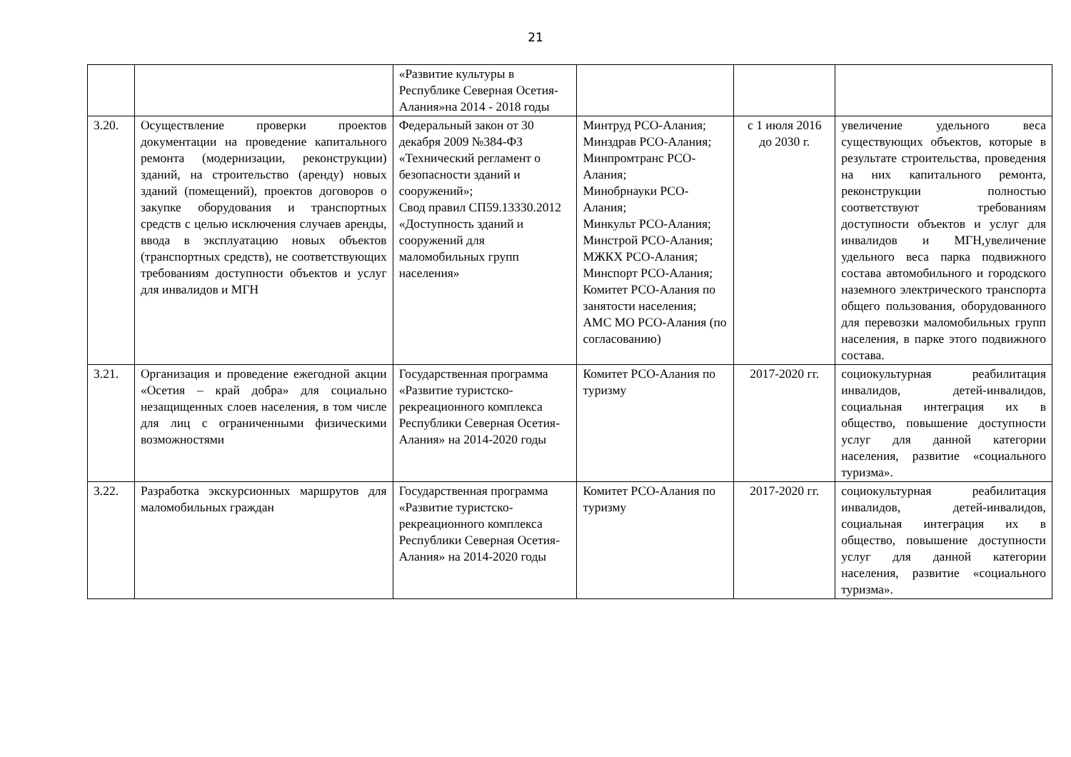21
| | | «Развитие культуры в Республике Северная Осетия-Алания»на 2014 - 2018 годы | | | |
| 3.20. | Осуществление проверки проектов документации на проведение капитального ремонта (модернизации, реконструкции) зданий, на строительство (аренду) новых зданий (помещений), проектов договоров о закупке оборудования и транспортных средств с целью исключения случаев аренды, ввода в эксплуатацию новых объектов (транспортных средств), не соответствующих требованиям доступности объектов и услуг для инвалидов и МГН | Федеральный закон от 30 декабря 2009 №384-ФЗ «Технический регламент о безопасности зданий и сооружений»; Свод правил СП59.13330.2012 «Доступность зданий и сооружений для маломобильных групп населения» | Минтруд РСО-Алания; Минздрав РСО-Алания; Минпромтранс РСО-Алания; Минобрнауки РСО-Алания; Минкульт РСО-Алания; Минстрой РСО-Алания; МЖКХ РСО-Алания; Минспорт РСО-Алания; Комитет РСО-Алания по занятости населения; АМС МО РСО-Алания (по согласованию) | с 1 июля 2016 до 2030 г. | увеличение удельного веса существующих объектов, которые в результате строительства, проведения на них капитального ремонта, реконструкции полностью соответствуют требованиям доступности объектов и услуг для инвалидов и МГН,увеличение удельного веса парка подвижного состава автомобильного и городского наземного электрического транспорта общего пользования, оборудованного для перевозки маломобильных групп населения, в парке этого подвижного состава. |
| 3.21. | Организация и проведение ежегодной акции «Осетия – край добра» для социально незащищенных слоев населения, в том числе для лиц с ограниченными физическими возможностями | Государственная программа «Развитие туристско-рекреационного комплекса Республики Северная Осетия-Алания» на 2014-2020 годы | Комитет РСО-Алания по туризму | 2017-2020 гг. | социокультурная реабилитация инвалидов, детей-инвалидов, социальная интеграция их в общество, повышение доступности услуг для данной категории населения, развитие «социального туризма». |
| 3.22. | Разработка экскурсионных маршрутов для маломобильных граждан | Государственная программа «Развитие туристско-рекреационного комплекса Республики Северная Осетия-Алания» на 2014-2020 годы | Комитет РСО-Алания по туризму | 2017-2020 гг. | социокультурная реабилитация инвалидов, детей-инвалидов, социальная интеграция их в общество, повышение доступности услуг для данной категории населения, развитие «социального туризма». |